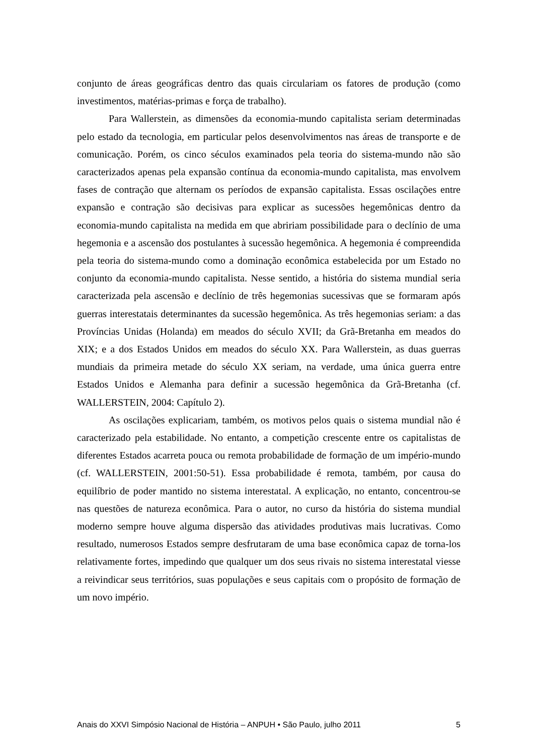conjunto de áreas geográficas dentro das quais circulariam os fatores de produção (como investimentos, matérias-primas e força de trabalho).
Para Wallerstein, as dimensões da economia-mundo capitalista seriam determinadas pelo estado da tecnologia, em particular pelos desenvolvimentos nas áreas de transporte e de comunicação. Porém, os cinco séculos examinados pela teoria do sistema-mundo não são caracterizados apenas pela expansão contínua da economia-mundo capitalista, mas envolvem fases de contração que alternam os períodos de expansão capitalista. Essas oscilações entre expansão e contração são decisivas para explicar as sucessões hegemônicas dentro da economia-mundo capitalista na medida em que abririam possibilidade para o declínio de uma hegemonia e a ascensão dos postulantes à sucessão hegemônica. A hegemonia é compreendida pela teoria do sistema-mundo como a dominação econômica estabelecida por um Estado no conjunto da economia-mundo capitalista. Nesse sentido, a história do sistema mundial seria caracterizada pela ascensão e declínio de três hegemonias sucessivas que se formaram após guerras interestatais determinantes da sucessão hegemônica. As três hegemonias seriam: a das Províncias Unidas (Holanda) em meados do século XVII; da Grã-Bretanha em meados do XIX; e a dos Estados Unidos em meados do século XX. Para Wallerstein, as duas guerras mundiais da primeira metade do século XX seriam, na verdade, uma única guerra entre Estados Unidos e Alemanha para definir a sucessão hegemônica da Grã-Bretanha (cf. WALLERSTEIN, 2004: Capítulo 2).
As oscilações explicariam, também, os motivos pelos quais o sistema mundial não é caracterizado pela estabilidade. No entanto, a competição crescente entre os capitalistas de diferentes Estados acarreta pouca ou remota probabilidade de formação de um império-mundo (cf. WALLERSTEIN, 2001:50-51). Essa probabilidade é remota, também, por causa do equilíbrio de poder mantido no sistema interestatal. A explicação, no entanto, concentrou-se nas questões de natureza econômica. Para o autor, no curso da história do sistema mundial moderno sempre houve alguma dispersão das atividades produtivas mais lucrativas. Como resultado, numerosos Estados sempre desfrutaram de uma base econômica capaz de torna-los relativamente fortes, impedindo que qualquer um dos seus rivais no sistema interestatal viesse a reivindicar seus territórios, suas populações e seus capitais com o propósito de formação de um novo império.
Anais do XXVI Simpósio Nacional de História – ANPUH • São Paulo, julho 2011 5